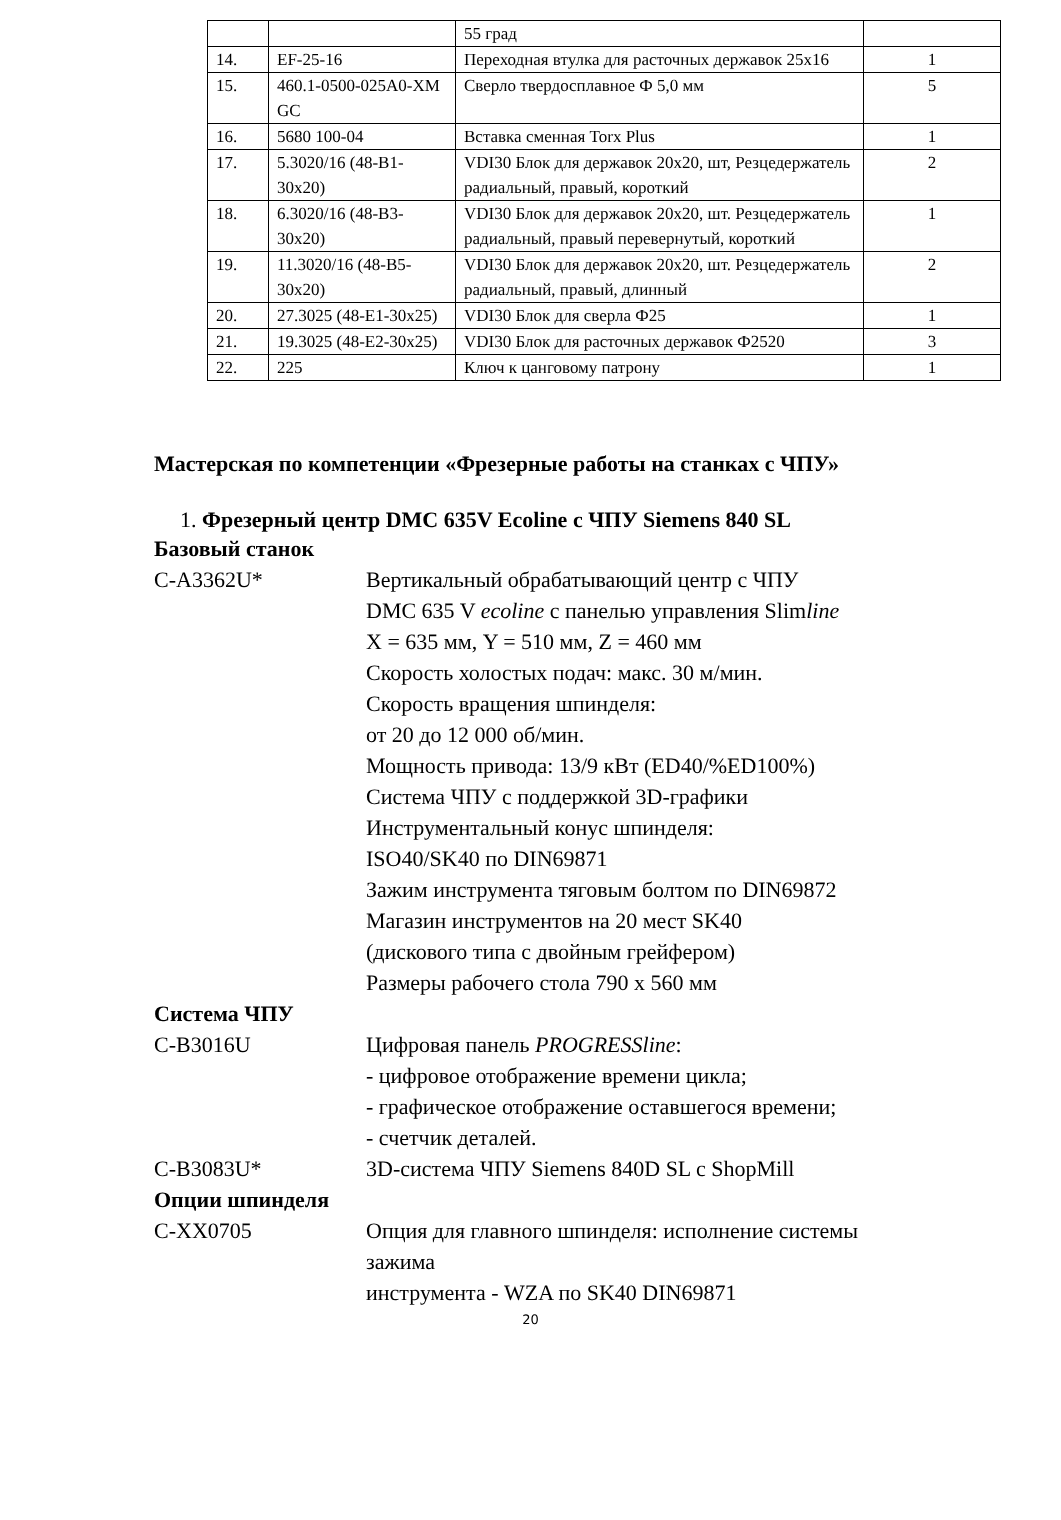| | | 55 град | |
| 14. | EF-25-16 | Переходная втулка для расточных державок 25х16 | 1 |
| 15. | 460.1-0500-025A0-XM GC | Сверло твердосплавное Ф 5,0 мм | 5 |
| 16. | 5680 100-04 | Вставка сменная Torx Plus | 1 |
| 17. | 5.3020/16 (48-B1-30х20) | VDI30 Блок для державок 20х20, шт, Резцедержатель радиальный, правый, короткий | 2 |
| 18. | 6.3020/16 (48-B3-30х20) | VDI30 Блок для державок 20х20, шт. Резцедержатель радиальный, правый перевернутый, короткий | 1 |
| 19. | 11.3020/16 (48-B5-30х20) | VDI30 Блок для державок 20х20, шт. Резцедержатель радиальный, правый, длинный | 2 |
| 20. | 27.3025 (48-E1-30х25) | VDI30 Блок для сверла Ф25 | 1 |
| 21. | 19.3025 (48-E2-30х25) | VDI30 Блок для расточных державок Ф2520 | 3 |
| 22. | 225 | Ключ к цанговому патрону | 1 |
Мастерская по компетенции «Фрезерные работы на станках с ЧПУ»
1. Фрезерный центр DMC 635V Ecoline с ЧПУ Siemens 840 SL
Базовый станок
C-A3362U* Вертикальный обрабатывающий центр с ЧПУ
DMC 635 V ecoline с панелью управления Slimline
X = 635 мм, Y = 510 мм, Z = 460 мм
Скорость холостых подач: макс. 30 м/мин.
Скорость вращения шпинделя:
от 20 до 12 000 об/мин.
Мощность привода: 13/9 кВт (ED40/%ED100%)
Система ЧПУ с поддержкой 3D-графики
Инструментальный конус шпинделя:
ISO40/SK40 по DIN69871
Зажим инструмента тяговым болтом по DIN69872
Магазин инструментов на 20 мест SK40
(дискового типа с двойным грейфером)
Размеры рабочего стола 790 х 560 мм
Система ЧПУ
C-B3016U Цифровая панель PROGRESSline:
- цифровое отображение времени цикла;
- графическое отображение оставшегося времени;
- счетчик деталей.
C-B3083U* 3D-система ЧПУ Siemens 840D SL с ShopMill
Опции шпинделя
C-XX0705 Опция для главного шпинделя: исполнение системы
зажима
инструмента - WZA по SK40 DIN69871
20